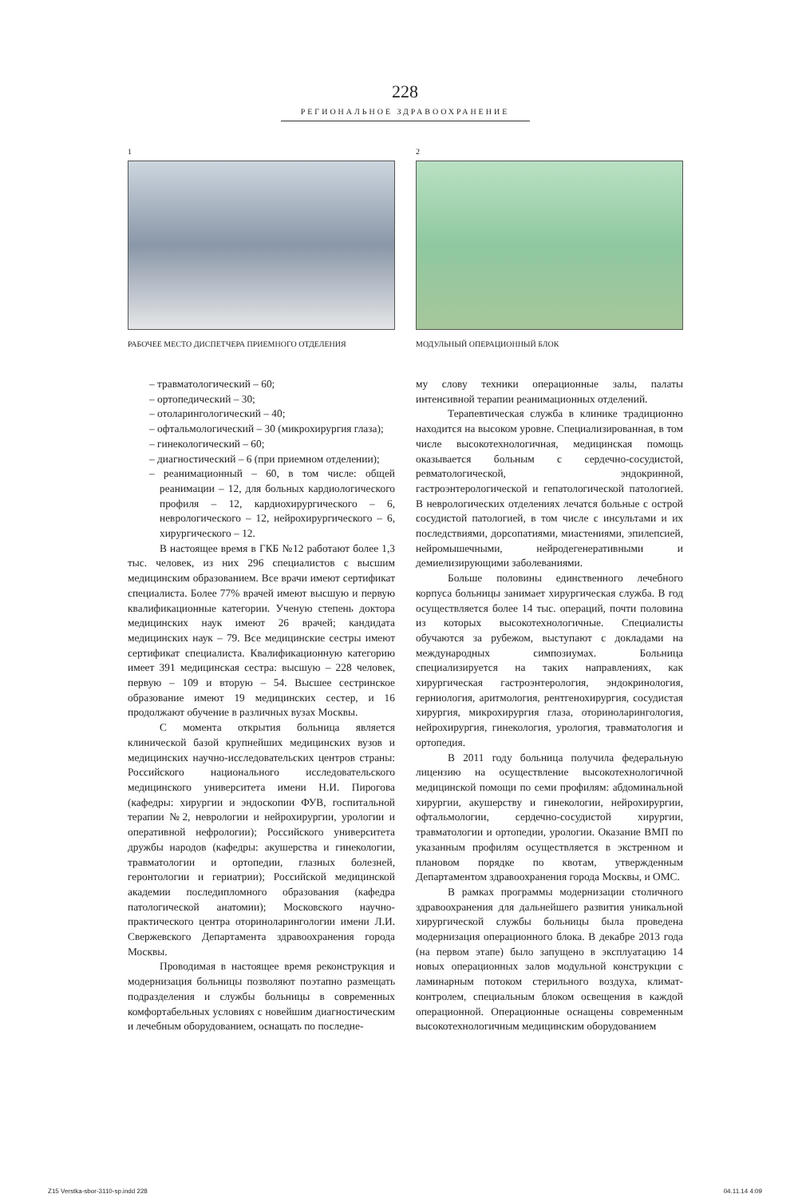228
РЕГИОНАЛЬНОЕ ЗДРАВООХРАНЕНИЕ
1
РАБОЧЕЕ МЕСТО ДИСПЕТЧЕРА ПРИЕМНОГО ОТДЕЛЕНИЯ
2
МОДУЛЬНЫЙ ОПЕРАЦИОННЫЙ БЛОК
– травматологический – 60;
– ортопедический – 30;
– отоларингологический – 40;
– офтальмологический – 30 (микрохирургия глаза);
– гинекологический – 60;
– диагностический – 6 (при приемном отделении);
– реанимационный – 60, в том числе: общей реанимации – 12, для больных кардиологического профиля – 12, кардиохирургического – 6, неврологического – 12, нейрохирургического – 6, хирургического – 12.
В настоящее время в ГКБ №12 работают более 1,3 тыс. человек, из них 296 специалистов с высшим медицинским образованием. Все врачи имеют сертификат специалиста. Более 77% врачей имеют высшую и первую квалификационные категории. Ученую степень доктора медицинских наук имеют 26 врачей; кандидата медицинских наук – 79. Все медицинские сестры имеют сертификат специалиста. Квалификационную категорию имеет 391 медицинская сестра: высшую – 228 человек, первую – 109 и вторую – 54. Высшее сестринское образование имеют 19 медицинских сестер, и 16 продолжают обучение в различных вузах Москвы.
С момента открытия больница является клинической базой крупнейших медицинских вузов и медицинских научно-исследовательских центров страны: Российского национального исследовательского медицинского университета имени Н.И. Пирогова (кафедры: хирургии и эндоскопии ФУВ, госпитальной терапии №2, неврологии и нейрохирургии, урологии и оперативной нефрологии); Российского университета дружбы народов (кафедры: акушерства и гинекологии, травматологии и ортопедии, глазных болезней, геронтологии и гериатрии); Российской медицинской академии последипломного образования (кафедра патологической анатомии); Московского научно-практического центра оториноларингологии имени Л.И. Свержевского Департамента здравоохранения города Москвы.
Проводимая в настоящее время реконструкция и модернизация больницы позволяют поэтапно размещать подразделения и службы больницы в современных комфортабельных условиях с новейшим диагностическим и лечебным оборудованием, оснащать по последне-
му слову техники операционные залы, палаты интенсивной терапии реанимационных отделений.
Терапевтическая служба в клинике традиционно находится на высоком уровне. Специализированная, в том числе высокотехнологичная, медицинская помощь оказывается больным с сердечно-сосудистой, ревматологической, эндокринной, гастроэнтерологической и гепатологической патологией. В неврологических отделениях лечатся больные с острой сосудистой патологией, в том числе с инсультами и их последствиями, дорсопатиями, миастениями, эпилепсией, нейромышечными, нейродегенеративными и демиелизирующими заболеваниями.
Больше половины единственного лечебного корпуса больницы занимает хирургическая служба. В год осуществляется более 14 тыс. операций, почти половина из которых высокотехнологичные. Специалисты обучаются за рубежом, выступают с докладами на международных симпозиумах. Больница специализируется на таких направлениях, как хирургическая гастроэнтерология, эндокринология, герниология, аритмология, рентгенохирургия, сосудистая хирургия, микрохирургия глаза, оториноларингология, нейрохирургия, гинекология, урология, травматология и ортопедия.
В 2011 году больница получила федеральную лицензию на осуществление высокотехнологичной медицинской помощи по семи профилям: абдоминальной хирургии, акушерству и гинекологии, нейрохирургии, офтальмологии, сердечно-сосудистой хирургии, травматологии и ортопедии, урологии. Оказание ВМП по указанным профилям осуществляется в экстренном и плановом порядке по квотам, утвержденным Департаментом здравоохранения города Москвы, и ОМС.
В рамках программы модернизации столичного здравоохранения для дальнейшего развития уникальной хирургической службы больницы была проведена модернизация операционного блока. В декабре 2013 года (на первом этапе) было запущено в эксплуатацию 14 новых операционных залов модульной конструкции с ламинарным потоком стерильного воздуха, климат-контролем, специальным блоком освещения в каждой операционной. Операционные оснащены современным высокотехнологичным медицинским оборудованием
Z15 Verstka-sbor-3110-sp.indd 228 04.11.14 4:09